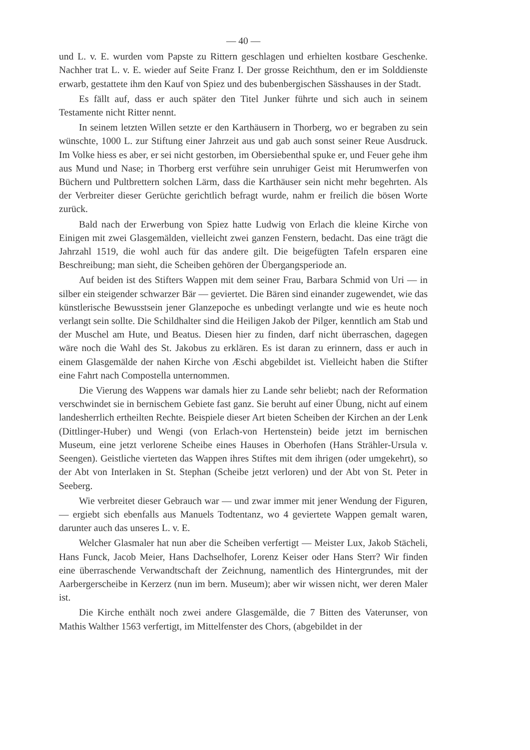— 40 —
und L. v. E. wurden vom Papste zu Rittern geschlagen und erhielten kostbare Geschenke. Nachher trat L. v. E. wieder auf Seite Franz I. Der grosse Reichthum, den er im Solddienste erwarb, gestattete ihm den Kauf von Spiez und des bubenbergischen Sässhauses in der Stadt.
Es fällt auf, dass er auch später den Titel Junker führte und sich auch in seinem Testamente nicht Ritter nennt.
In seinem letzten Willen setzte er den Karthäusern in Thorberg, wo er begraben zu sein wünschte, 1000 L. zur Stiftung einer Jahrzeit aus und gab auch sonst seiner Reue Ausdruck. Im Volke hiess es aber, er sei nicht gestorben, im Obersiebenthal spuke er, und Feuer gehe ihm aus Mund und Nase; in Thorberg erst verführe sein unruhiger Geist mit Herumwerfen von Büchern und Pultbrettern solchen Lärm, dass die Karthäuser sein nicht mehr begehrten. Als der Verbreiter dieser Gerüchte gerichtlich befragt wurde, nahm er freilich die bösen Worte zurück.
Bald nach der Erwerbung von Spiez hatte Ludwig von Erlach die kleine Kirche von Einigen mit zwei Glasgemälden, vielleicht zwei ganzen Fenstern, bedacht. Das eine trägt die Jahrzahl 1519, die wohl auch für das andere gilt. Die beigefügten Tafeln ersparen eine Beschreibung; man sieht, die Scheiben gehören der Übergangsperiode an.
Auf beiden ist des Stifters Wappen mit dem seiner Frau, Barbara Schmid von Uri — in silber ein steigender schwarzer Bär — geviertet. Die Bären sind einander zugewendet, wie das künstlerische Bewusstsein jener Glanzepoche es unbedingt verlangte und wie es heute noch verlangt sein sollte. Die Schildhalter sind die Heiligen Jakob der Pilger, kenntlich am Stab und der Muschel am Hute, und Beatus. Diesen hier zu finden, darf nicht überraschen, dagegen wäre noch die Wahl des St. Jakobus zu erklären. Es ist daran zu erinnern, dass er auch in einem Glasgemälde der nahen Kirche von Æschi abgebildet ist. Vielleicht haben die Stifter eine Fahrt nach Compostella unternommen.
Die Vierung des Wappens war damals hier zu Lande sehr beliebt; nach der Reformation verschwindet sie in bernischem Gebiete fast ganz. Sie beruht auf einer Übung, nicht auf einem landesherrlich ertheilten Rechte. Beispiele dieser Art bieten Scheiben der Kirchen an der Lenk (Dittlinger-Huber) und Wengi (von Erlach-von Hertenstein) beide jetzt im bernischen Museum, eine jetzt verlorene Scheibe eines Hauses in Oberhofen (Hans Strähler-Ursula v. Seengen). Geistliche vierteten das Wappen ihres Stiftes mit dem ihrigen (oder umgekehrt), so der Abt von Interlaken in St. Stephan (Scheibe jetzt verloren) und der Abt von St. Peter in Seeberg.
Wie verbreitet dieser Gebrauch war — und zwar immer mit jener Wendung der Figuren, — ergiebt sich ebenfalls aus Manuels Todtentanz, wo 4 geviertete Wappen gemalt waren, darunter auch das unseres L. v. E.
Welcher Glasmaler hat nun aber die Scheiben verfertigt — Meister Lux, Jakob Stächeli, Hans Funck, Jacob Meier, Hans Dachselhofer, Lorenz Keiser oder Hans Sterr? Wir finden eine überraschende Verwandtschaft der Zeichnung, namentlich des Hintergrundes, mit der Aarbergerscheibe in Kerzerz (nun im bern. Museum); aber wir wissen nicht, wer deren Maler ist.
Die Kirche enthält noch zwei andere Glasgemälde, die 7 Bitten des Vaterunser, von Mathis Walther 1563 verfertigt, im Mittelfenster des Chors, (abgebildet in der